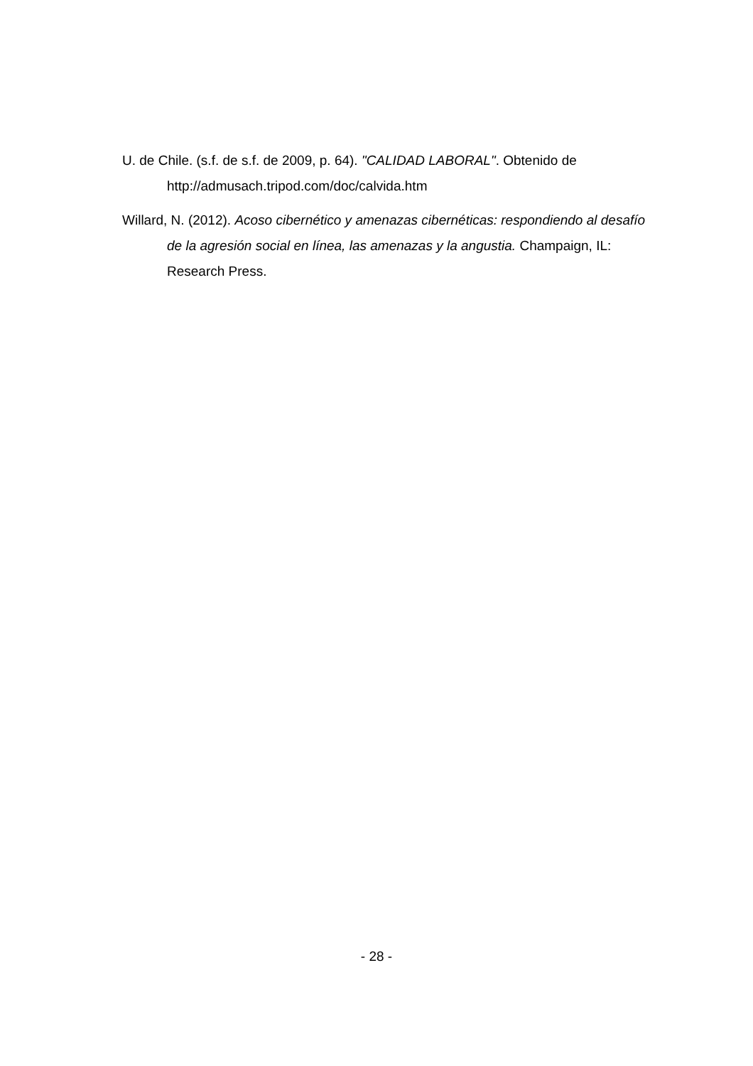U. de Chile. (s.f. de s.f. de 2009, p. 64). "CALIDAD LABORAL". Obtenido de http://admusach.tripod.com/doc/calvida.htm
Willard, N. (2012). Acoso cibernético y amenazas cibernéticas: respondiendo al desafío de la agresión social en línea, las amenazas y la angustia. Champaign, IL: Research Press.
- 28 -